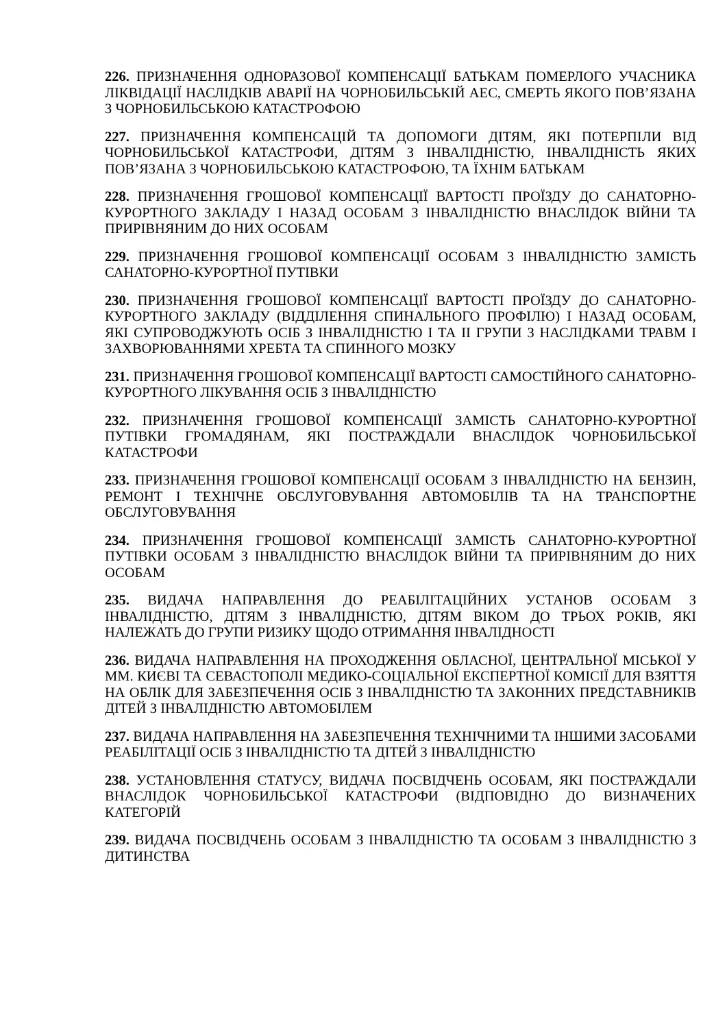226. ПРИЗНАЧЕННЯ ОДНОРАЗОВОЇ КОМПЕНСАЦІЇ БАТЬКАМ ПОМЕРЛОГО УЧАСНИКА ЛІКВІДАЦІЇ НАСЛІДКІВ АВАРІЇ НА ЧОРНОБИЛЬСЬКІЙ АЕС, СМЕРТЬ ЯКОГО ПОВ’ЯЗАНА З ЧОРНОБИЛЬСЬКОЮ КАТАСТРОФОЮ
227. ПРИЗНАЧЕННЯ КОМПЕНСАЦІЙ ТА ДОПОМОГИ ДІТЯМ, ЯКІ ПОТЕРПІЛИ ВІД ЧОРНОБИЛЬСЬКОЇ КАТАСТРОФИ, ДІТЯМ З ІНВАЛІДНІСТЮ, ІНВАЛІДНІСТЬ ЯКИХ ПОВ’ЯЗАНА З ЧОРНОБИЛЬСЬКОЮ КАТАСТРОФОЮ, ТА ЇХНІМ БАТЬКАМ
228. ПРИЗНАЧЕННЯ ГРОШОВОЇ КОМПЕНСАЦІЇ ВАРТОСТІ ПРОЇЗДУ ДО САНАТОРНО-КУРОРТНОГО ЗАКЛАДУ І НАЗАД ОСОБАМ З ІНВАЛІДНІСТЮ ВНАСЛІДОК ВІЙНИ ТА ПРИРІВНЯНИМ ДО НИХ ОСОБАМ
229. ПРИЗНАЧЕННЯ ГРОШОВОЇ КОМПЕНСАЦІЇ ОСОБАМ З ІНВАЛІДНІСТЮ ЗАМІСТЬ САНАТОРНО-КУРОРТНОЇ ПУТІВКИ
230. ПРИЗНАЧЕННЯ ГРОШОВОЇ КОМПЕНСАЦІЇ ВАРТОСТІ ПРОЇЗДУ ДО САНАТОРНО-КУРОРТНОГО ЗАКЛАДУ (ВІДДІЛЕННЯ СПИНАЛЬНОГО ПРОФІЛЮ) І НАЗАД ОСОБАМ, ЯКІ СУПРОВОДЖУЮТЬ ОСІБ З ІНВАЛІДНІСТЮ І ТА ІІ ГРУПИ З НАСЛІДКАМИ ТРАВМ І ЗАХВОРЮВАННЯМИ ХРЕБТА ТА СПИННОГО МОЗКУ
231. ПРИЗНАЧЕННЯ ГРОШОВОЇ КОМПЕНСАЦІЇ ВАРТОСТІ САМОСТІЙНОГО САНАТОРНО-КУРОРТНОГО ЛІКУВАННЯ ОСІБ З ІНВАЛІДНІСТЮ
232. ПРИЗНАЧЕННЯ ГРОШОВОЇ КОМПЕНСАЦІЇ ЗАМІСТЬ САНАТОРНО-КУРОРТНОЇ ПУТІВКИ ГРОМАДЯНАМ, ЯКІ ПОСТРАЖДАЛИ ВНАСЛІДОК ЧОРНОБИЛЬСЬКОЇ КАТАСТРОФИ
233. ПРИЗНАЧЕННЯ ГРОШОВОЇ КОМПЕНСАЦІЇ ОСОБАМ З ІНВАЛІДНІСТЮ НА БЕНЗИН, РЕМОНТ І ТЕХНІЧНЕ ОБСЛУГОВУВАННЯ АВТОМОБІЛІВ ТА НА ТРАНСПОРТНЕ ОБСЛУГОВУВАННЯ
234. ПРИЗНАЧЕННЯ ГРОШОВОЇ КОМПЕНСАЦІЇ ЗАМІСТЬ САНАТОРНО-КУРОРТНОЇ ПУТІВКИ ОСОБАМ З ІНВАЛІДНІСТЮ ВНАСЛІДОК ВІЙНИ ТА ПРИРІВНЯНИМ ДО НИХ ОСОБАМ
235. ВИДАЧА НАПРАВЛЕННЯ ДО РЕАБІЛІТАЦІЙНИХ УСТАНОВ ОСОБАМ З ІНВАЛІДНІСТЮ, ДІТЯМ З ІНВАЛІДНІСТЮ, ДІТЯМ ВІКОМ ДО ТРЬОХ РОКІВ, ЯКІ НАЛЕЖАТЬ ДО ГРУПИ РИЗИКУ ЩОДО ОТРИМАННЯ ІНВАЛІДНОСТІ
236. ВИДАЧА НАПРАВЛЕННЯ НА ПРОХОДЖЕННЯ ОБЛАСНОЇ, ЦЕНТРАЛЬНОЇ МІСЬКОЇ У ММ. КИЄВІ ТА СЕВАСТОПОЛІ МЕДИКО-СОЦІАЛЬНОЇ ЕКСПЕРТНОЇ КОМІСІЇ ДЛЯ ВЗЯТТЯ НА ОБЛІК ДЛЯ ЗАБЕЗПЕЧЕННЯ ОСІБ З ІНВАЛІДНІСТЮ ТА ЗАКОННИХ ПРЕДСТАВНИКІВ ДІТЕЙ З ІНВАЛІДНІСТЮ АВТОМОБІЛЕМ
237. ВИДАЧА НАПРАВЛЕННЯ НА ЗАБЕЗПЕЧЕННЯ ТЕХНІЧНИМИ ТА ІНШИМИ ЗАСОБАМИ РЕАБІЛІТАЦІЇ ОСІБ З ІНВАЛІДНІСТЮ ТА ДІТЕЙ З ІНВАЛІДНІСТЮ
238. УСТАНОВЛЕННЯ СТАТУСУ, ВИДАЧА ПОСВІДЧЕНЬ ОСОБАМ, ЯКІ ПОСТРАЖДАЛИ ВНАСЛІДОК ЧОРНОБИЛЬСЬКОЇ КАТАСТРОФИ (ВІДПОВІДНО ДО ВИЗНАЧЕНИХ КАТЕГОРІЙ
239. ВИДАЧА ПОСВІДЧЕНЬ ОСОБАМ З ІНВАЛІДНІСТЮ ТА ОСОБАМ З ІНВАЛІДНІСТЮ З ДИТИНСТВА